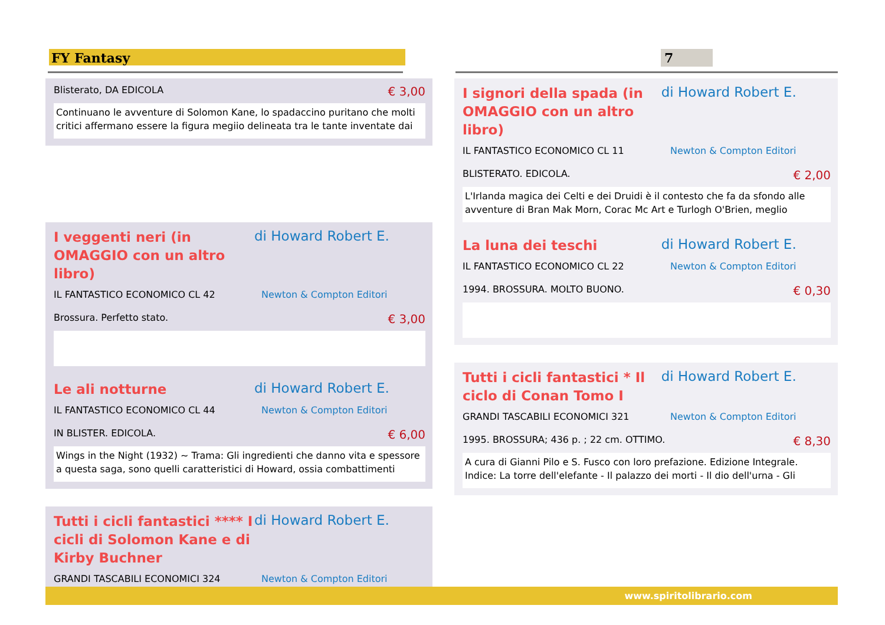FY Fantasy 7
Blisterato, DA EDICOLA € 3,00
Continuano le avventure di Solomon Kane, lo spadaccino puritano che molti critici affermano essere la figura megiio delineata tra le tante inventate dai
I veggenti neri (in OMAGGIO con un altro libro)
di Howard Robert E.
IL FANTASTICO ECONOMICO CL 42 Newton & Compton Editori
Brossura. Perfetto stato. € 3,00
Le ali notturne
di Howard Robert E.
IL FANTASTICO ECONOMICO CL 44 Newton & Compton Editori
IN BLISTER. EDICOLA. € 6,00
Wings in the Night (1932) ~ Trama: Gli ingredienti che danno vita e spessore a questa saga, sono quelli caratteristici di Howard, ossia combattimenti
Tutti i cicli fantastici **** I cicli di Solomon Kane e di Kirby Buchner
di Howard Robert E.
GRANDI TASCABILI ECONOMICI 324 Newton & Compton Editori
I signori della spada (in OMAGGIO con un altro libro)
di Howard Robert E.
IL FANTASTICO ECONOMICO CL 11 Newton & Compton Editori
BLISTERATO. EDICOLA. € 2,00
L'Irlanda magica dei Celti e dei Druidi è il contesto che fa da sfondo alle avventure di Bran Mak Morn, Corac Mc Art e Turlogh O'Brien, meglio
La luna dei teschi
di Howard Robert E.
IL FANTASTICO ECONOMICO CL 22 Newton & Compton Editori
1994. BROSSURA. MOLTO BUONO. € 0,30
Tutti i cicli fantastici * Il ciclo di Conan Tomo I
di Howard Robert E.
GRANDI TASCABILI ECONOMICI 321 Newton & Compton Editori
1995. BROSSURA; 436 p. ; 22 cm. OTTIMO. € 8,30
A cura di Gianni Pilo e S. Fusco con loro prefazione. Edizione Integrale. Indice: La torre dell'elefante - Il palazzo dei morti - Il dio dell'urna - Gli
www.spiritolibrario.com